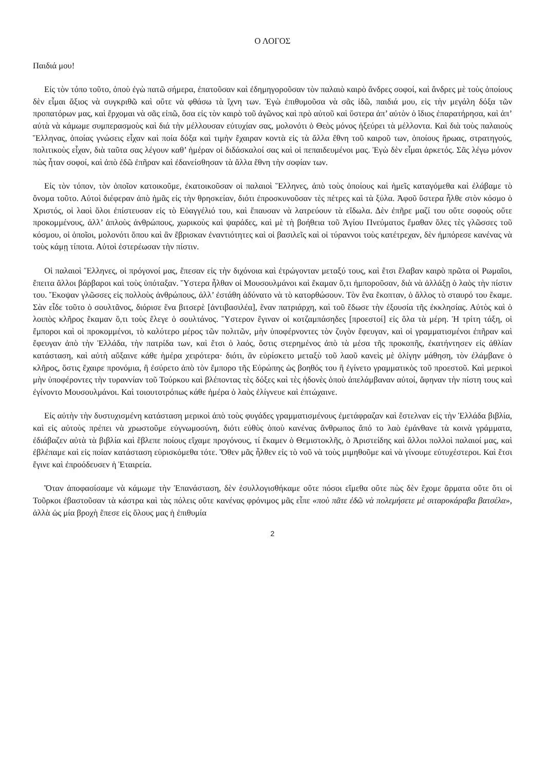Ο ΛΟΓΟΣ
Παιδιά μου!
Εἰς τὸν τόπο τοῦτο, ὁποὺ ἐγὼ πατῶ σήμερα, ἐπατοῦσαν καὶ ἐδημηγοροῦσαν τὸν παλαιὸ καιρὸ ἄνδρες σοφοί, καὶ ἄνδρες μὲ τοὺς ὁποίους δὲν εἶμαι ἄξιος νὰ συγκριθῶ καὶ οὔτε νὰ φθάσω τὰ ἴχνη των. Ἐγὼ ἐπιθυμοῦσα νὰ σᾶς ἰδῶ, παιδιά μου, εἰς τὴν μεγάλη δόξα τῶν προπατόρων μας, καὶ ἔρχομαι νὰ σᾶς εἰπῶ, ὅσα εἰς τὸν καιρὸ τοῦ ἀγῶνος καὶ πρὸ αὐτοῦ καὶ ὕστερα ἀπ’ αὐτὸν ὁ ἴδιος ἐπαρατήρησα, καὶ ἀπ’ αὐτὰ νὰ κάμωμε συμπερασμοὺς καὶ διά τὴν μέλλουσαν εὐτυχίαν σας, μολονότι ὁ Θεὸς μόνος ἠξεύρει τὰ μέλλοντα. Καὶ διὰ τοὺς παλαιοὺς Ἕλληνας, ὁποίας γνώσεις εἶχαν καὶ ποία δόξα καὶ τιμὴν ἔχαιραν κοντὰ εἰς τὰ ἄλλα ἔθνη τοῦ καιροῦ των, ὁποίους ἥρωας, στρατηγούς, πολιτικοὺς εἶχαν, διὰ ταῦτα σας λέγουν καθ’ ἡμέραν οἱ διδάσκαλοί σας καὶ οἱ πεπαιδευμένοι μας. Ἐγὼ δὲν εἶμαι ἀρκετός. Σᾶς λέγω μόνον πὼς ἦταν σοφοί, καὶ ἀπὸ ἐδῶ ἐπῆραν καὶ ἐδανείσθησαν τὰ ἄλλα ἔθνη τὴν σοφίαν των.
Εἰς τὸν τόπον, τὸν ὁποῖον κατοικοῦμε, ἐκατοικοῦσαν οἱ παλαιοὶ Ἕλληνες, ἀπὸ τοὺς ὁποίους καὶ ἡμεῖς καταγόμεθα καὶ ἐλάβαμε τὸ ὄνομα τοῦτο. Αὐτοὶ διέφεραν ἀπὸ ἡμᾶς εἰς τὴν θρησκείαν, διότι ἐπροσκυνοῦσαν τὲς πέτρες καὶ τὰ ξύλα. Ἀφοῦ ὕστερα ἦλθε στὸν κόσμο ὁ Χριστός, οἱ λαοὶ ὅλοι ἐπίστευσαν εἰς τὸ Εὐαγγέλιό του, καὶ ἔπαυσαν νὰ λατρεύουν τὰ εἴδωλα. Δὲν ἐπῆρε μαζί του οὔτε σοφοὺς οὔτε προκομμένους, ἀλλ’ ἁπλοὺς ἀνθρώπους, χωρικοὺς καὶ ψαράδες, καὶ μὲ τὴ βοήθεια τοῦ Ἁγίου Πνεύματος ἔμαθαν ὅλες τὲς γλῶσσες τοῦ κόσμου, οἱ ὁποῖοι, μολονότι ὅπου καὶ ἂν ἔβρισκαν ἐναντιότητες καὶ οἱ βασιλεῖς καὶ οἱ τύραννοι τοὺς κατέτρεχαν, δὲν ἠμπόρεσε κανένας νὰ τοὺς κάμῃ τίποτα. Αὐτοὶ ἐστερέωσαν τὴν πίστιν.
Οἱ παλαιοὶ Ἕλληνες, οἱ πρόγονοί μας, ἔπεσαν εἰς τὴν διχόνοια καὶ ἐτρώγονταν μεταξύ τους, καὶ ἔτσι ἔλαβαν καιρὸ πρῶτα οἱ Ρωμαῖοι, ἔπειτα ἄλλοι βάρβαροι καὶ τοὺς ὑπόταξαν. Ὕστερα ἦλθαν οἱ Μουσουλμάνοι καὶ ἔκαμαν ὅ,τι ἠμποροῦσαν, διὰ νὰ ἀλλάξῃ ὁ λαὸς τὴν πίστιν του. Ἔκοψαν γλῶσσες εἰς πολλοὺς ἀνθρώπους, ἀλλ’ ἐστάθη ἀδύνατο νὰ τὸ κατορθώσουν. Τὸν ἕνα ἔκοπταν, ὁ ἄλλος τὸ σταυρό του ἔκαμε. Σὰν εἶδε τοῦτο ὁ σουλτᾶνος, διόρισε ἕνα βιτσερὲ [ἀντιβασιλέα], ἕναν πατριάρχη, καὶ τοῦ ἔδωσε τὴν ἐξουσία τῆς ἐκκλησίας. Αὐτὸς καὶ ὁ λοιπὸς κλῆρος ἔκαμαν ὅ,τι τοὺς ἔλεγε ὁ σουλτάνος. Ὕστερον ἔγιναν οἱ κοτζαμπάσηδες [προεστοί] εἰς ὅλα τὰ μέρη. Ἡ τρίτη τάξη, οἱ ἔμποροι καὶ οἱ προκομμένοι, τὸ καλύτερο μέρος τῶν πολιτῶν, μὴν ὑποφέρνοντες τὸν ζυγὸν ἔφευγαν, καὶ οἱ γραμματισμένοι ἐπῆραν καὶ ἔφευγαν ἀπὸ τὴν Ἑλλάδα, τὴν πατρίδα των, καὶ ἔτσι ὁ λαός, ὅστις στερημένος ἀπὸ τὰ μέσα τῆς προκοπῆς, ἐκατήντησεν εἰς ἀθλίαν κατάσταση, καὶ αὐτὴ αὔξαινε κάθε ἡμέρα χειρότερα· διότι, ἂν εὑρίσκετο μεταξὺ τοῦ λαοῦ κανεὶς μὲ ὀλίγην μάθηση, τὸν ἐλάμβανε ὁ κλῆρος, ὅστις ἔχαιρε προνόμια, ἢ ἐσύρετο ἀπὸ τὸν ἔμπορο τῆς Εὐρώπης ὡς βοηθός του ἢ ἐγίνετο γραμματικὸς τοῦ προεστοῦ. Καὶ μερικοὶ μὴν ὑποφέροντες τὴν τυραννίαν τοῦ Τούρκου καὶ βλέποντας τὲς δόξες καὶ τὲς ἡδονὲς ὁποὺ ἀπελάμβαναν αὐτοί, ἄφηναν τὴν πίστη τους καὶ ἐγίνοντο Μουσουλμάνοι. Καὶ τοιουτοτρόπως κάθε ἡμέρα ὁ λαὸς ἐλίγνευε καὶ ἐπτώχαινε.
Εἰς αὐτὴν τὴν δυστυχισμένη κατάσταση μερικοὶ ἀπὸ τοὺς φυγάδες γραμματισμένους ἐμετάφραζαν καὶ ἔστελναν εἰς τὴν Ἑλλάδα βιβλία, καὶ εἰς αὐτοὺς πρέπει νὰ χρωστοῦμε εὐγνωμοσύνη, διότι εὐθὺς ὁποὺ κανένας ἄνθρωπος ἄπό το λαὸ ἐμάνθανε τὰ κοινὰ γράμματα, ἐδιάβαζεν αὐτὰ τὰ βιβλία καὶ ἔβλεπε ποίους εἴχαμε προγόνους, τί ἔκαμεν ὁ Θεμιστοκλῆς, ὁ Ἀριστείδης καὶ ἄλλοι πολλοὶ παλαιοί μας, καὶ ἐβλέπαμε καὶ εἰς ποίαν κατάσταση εὑρισκόμεθα τότε. Ὅθεν μᾶς ἦλθεν εἰς τὸ νοῦ νὰ τοὺς μιμηθοῦμε καὶ νὰ γίνουμε εὐτυχέστεροι. Καὶ ἔτσι ἔγινε καὶ ἐπροόδευσεν ἡ Ἑταιρεία.
Ὅταν ἀποφασίσαμε νὰ κάμωμε τὴν Ἐπανάσταση, δὲν ἐσυλλογισθήκαμε οὔτε πόσοι εἴμεθα οὔτε πὼς δὲν ἔχομε ἄρματα οὔτε ὅτι οἱ Τοῦρκοι ἐβαστοῦσαν τὰ κάστρα καὶ τὰς πόλεις οὔτε κανένας φρόνιμος μᾶς εἶπε «ποὺ πᾶτε ἐδῶ νὰ πολεμήσετε μὲ σιταροκάραβα βατσέλα», ἀλλὰ ὡς μία βροχὴ ἔπεσε εἰς ὅλους μας ἡ ἐπιθυμία
2